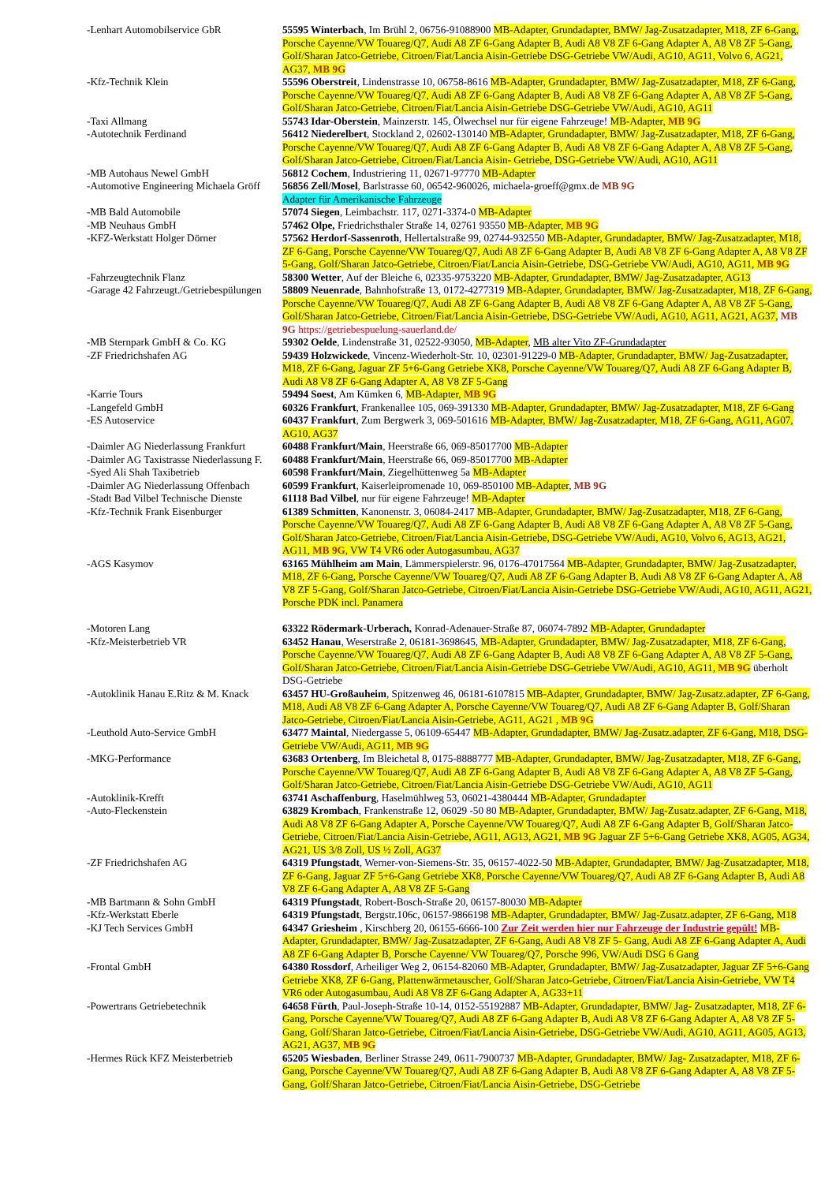| -Lenhart Automobilservice GbR | 55595 Winterbach , Im Brühl 2, 06756-91088900 MB-Adapter, Grundadapter, BMW/ Jag-Zusatzadapter, M18, ZF 6-Gang, Porsche Cayenne/VW Touareg/Q7, Audi A8 ZF 6-Gang Adapter B, Audi A8 V8 ZF 6-Gang Adapter A, A8 V8 ZF 5-Gang, Golf/Sharan Jatco-Getriebe, Citroen/Fiat/Lancia Aisin-Getriebe DSG-Getriebe VW/Audi, AG10, AG11, Volvo 6, AG21, AG37, MB 9G |
| -Kfz-Technik Klein | 55596 Oberstreit , Lindenstrasse 10, 06758-8616 MB-Adapter, Grundadapter, BMW/ Jag-Zusatzadapter, M18, ZF 6-Gang, Porsche Cayenne/VW Touareg/Q7, Audi A8 ZF 6-Gang Adapter B, Audi A8 V8 ZF 6-Gang Adapter A, A8 V8 ZF 5-Gang, Golf/Sharan Jatco-Getriebe, Citroen/Fiat/Lancia Aisin-Getriebe DSG-Getriebe VW/Audi, AG10, AG11 |
| -Taxi Allmang | 55743 Idar-Oberstein , Mainzerstr. 145, Ölwechsel nur für eigene Fahrzeuge! MB-Adapter, MB 9G |
| -Autotechnik Ferdinand | 56412 Niederelbert , Stockland 2, 02602-130140 MB-Adapter, Grundadapter, BMW/ Jag-Zusatzadapter, M18, ZF 6-Gang, Porsche Cayenne/VW Touareg/Q7, Audi A8 ZF 6-Gang Adapter B, Audi A8 V8 ZF 6-Gang Adapter A, A8 V8 ZF 5-Gang, Golf/Sharan Jatco-Getriebe, Citroen/Fiat/Lancia Aisin- Getriebe, DSG-Getriebe VW/Audi, AG10, AG11 |
| -MB Autohaus Newel GmbH | 56812 Cochem , Industriering 11, 02671-97770 MB-Adapter |
| -Automotive Engineering Michaela Gröff | 56856 Zell/Mosel , Barlstrasse 60, 06542-960026, michaela-groeff@gmx.de MB 9G Adapter für Amerikanische Fahrzeuge |
| -MB Bald Automobile | 57074 Siegen , Leimbachstr. 117, 0271-3374-0 MB-Adapter |
| -MB Neuhaus GmbH | 57462 Olpe, Friedrichsthaler Straße 14, 02761 93550 MB-Adapter, MB 9G |
| -KFZ-Werkstatt Holger Dörner | 57562 Herdorf-Sassenroth , Hellertalstraße 99, 02744-932550 MB-Adapter, Grundadapter, BMW/ Jag-Zusatzadapter, M18, ZF 6-Gang, Porsche Cayenne/VW Touareg/Q7, Audi A8 ZF 6-Gang Adapter B, Audi A8 V8 ZF 6-Gang Adapter A, A8 V8 ZF 5-Gang, Golf/Sharan Jatco-Getriebe, Citroen/Fiat/Lancia Aisin-Getriebe, DSG-Getriebe VW/Audi, AG10, AG11, MB 9G |
| -Fahrzeugtechnik Flanz | 58300 Wetter , Auf der Bleiche 6, 02335-9753220 MB-Adapter, Grundadapter, BMW/ Jag-Zusatzadapter, AG13 |
| -Garage 42 Fahrzeugt./Getriebespülungen | 58809 Neuenrade , Bahnhofstraße 13, 0172-4277319 MB-Adapter, Grundadapter, BMW/ Jag-Zusatzadapter, M18, ZF 6-Gang, Porsche Cayenne/VW Touareg/Q7, Audi A8 ZF 6-Gang Adapter B, Audi A8 V8 ZF 6-Gang Adapter A, A8 V8 ZF 5-Gang, Golf/Sharan Jatco-Getriebe, Citroen/Fiat/Lancia Aisin-Getriebe, DSG-Getriebe VW/Audi, AG10, AG11, AG21, AG37, MB 9G https://getriebespuelung-sauerland.de/ |
| -MB Sternpark GmbH & Co. KG | 59302 Oelde , Lindenstraße 31, 02522-93050, MB-Adapter , MB alter Vito ZF-Grundadapter |
| -ZF Friedrichshafen AG | 59439 Holzwickede , Vincenz-Wiederholt-Str. 10, 02301-91229-0 MB-Adapter, Grundadapter, BMW/ Jag-Zusatzadapter, M18, ZF 6-Gang, Jaguar ZF 5+6-Gang Getriebe XK8, Porsche Cayenne/VW Touareg/Q7, Audi A8 ZF 6-Gang Adapter B, Audi A8 V8 ZF 6-Gang Adapter A, A8 V8 ZF 5-Gang |
| -Karrie Tours | 59494 Soest , Am Kümken 6, MB-Adapter, MB 9G |
| -Langefeld GmbH | 60326 Frankfurt , Frankenallee 105, 069-391330 MB-Adapter, Grundadapter, BMW/ Jag-Zusatzadapter, M18, ZF 6-Gang |
| -ES Autoservice | 60437 Frankfurt , Zum Bergwerk 3, 069-501616 MB-Adapter, BMW/ Jag-Zusatzadapter, M18, ZF 6-Gang, AG11, AG07, AG10, AG37 |
| -Daimler AG Niederlassung Frankfurt | 60488 Frankfurt/Main , Heerstraße 66, 069-85017700 MB-Adapter |
| -Daimler AG Taxistrasse Niederlassung F. | 60488 Frankfurt/Main , Heerstraße 66, 069-85017700 MB-Adapter |
| -Syed Ali Shah Taxibetrieb | 60598 Frankfurt/Main , Ziegelhüttenweg 5a MB-Adapter |
| -Daimler AG Niederlassung Offenbach | 60599 Frankfurt , Kaiserleipromenade 10, 069-850100 MB-Adapter , MB 9G |
| -Stadt Bad Vilbel Technische Dienste | 61118 Bad Vilbel , nur für eigene Fahrzeuge! MB-Adapter |
| -Kfz-Technik Frank Eisenburger | 61389 Schmitten , Kanonenstr. 3, 06084-2417 MB-Adapter, Grundadapter, BMW/ Jag-Zusatzadapter, M18, ZF 6-Gang, Porsche Cayenne/VW Touareg/Q7, Audi A8 ZF 6-Gang Adapter B, Audi A8 V8 ZF 6-Gang Adapter A, A8 V8 ZF 5-Gang, Golf/Sharan Jatco-Getriebe, Citroen/Fiat/Lancia Aisin-Getriebe, DSG-Getriebe VW/Audi, AG10, Volvo 6, AG13, AG21, AG11, MB 9G , VW T4 VR6 oder Autogasumbau, AG37 |
| -AGS Kasymov | 63165 Mühlheim am Main , Lämmerspielerstr. 96, 0176-47017564 MB-Adapter, Grundadapter, BMW/ Jag-Zusatzadapter, M18, ZF 6-Gang, Porsche Cayenne/VW Touareg/Q7, Audi A8 ZF 6-Gang Adapter B, Audi A8 V8 ZF 6-Gang Adapter A, A8 V8 ZF 5-Gang, Golf/Sharan Jatco-Getriebe, Citroen/Fiat/Lancia Aisin-Getriebe DSG-Getriebe VW/Audi, AG10, AG11, AG21, Porsche PDK incl. Panamera |
| -Motoren Lang | 63322 Rödermark-Urberach, Konrad-Adenauer-Straße 87, 06074-7892 MB-Adapter, Grundadapter |
| -Kfz-Meisterbetrieb VR | 63452 Hanau , Weserstraße 2, 06181-3698645, MB-Adapter, Grundadapter, BMW/ Jag-Zusatzadapter, M18, ZF 6-Gang, Porsche Cayenne/VW Touareg/Q7, Audi A8 ZF 6-Gang Adapter B, Audi A8 V8 ZF 6-Gang Adapter A, A8 V8 ZF 5-Gang, Golf/Sharan Jatco-Getriebe, Citroen/Fiat/Lancia Aisin-Getriebe DSG-Getriebe VW/Audi, AG10, AG11, MB 9G überholt DSG-Getriebe |
| -Autoklinik Hanau E.Ritz & M. Knack | 63457 HU-Großauheim , Spitzenweg 46, 06181-6107815 MB-Adapter, Grundadapter, BMW/ Jag-Zusatz.adapter, ZF 6-Gang, M18, Audi A8 V8 ZF 6-Gang Adapter A, Porsche Cayenne/VW Touareg/Q7, Audi A8 ZF 6-Gang Adapter B, Golf/Sharan Jatco-Getriebe, Citroen/Fiat/Lancia Aisin-Getriebe, AG11, AG21 , MB 9G |
| -Leuthold Auto-Service GmbH | 63477 Maintal , Niedergasse 5, 06109-65447 MB-Adapter, Grundadapter, BMW/ Jag-Zusatz.adapter, ZF 6-Gang, M18, DSG-Getriebe VW/Audi, AG11, MB 9G |
| -MKG-Performance | 63683 Ortenberg , Im Bleichetal 8, 0175-8888777 MB-Adapter, Grundadapter, BMW/ Jag-Zusatzadapter, M18, ZF 6-Gang, Porsche Cayenne/VW Touareg/Q7, Audi A8 ZF 6-Gang Adapter B, Audi A8 V8 ZF 6-Gang Adapter A, A8 V8 ZF 5-Gang, Golf/Sharan Jatco-Getriebe, Citroen/Fiat/Lancia Aisin-Getriebe DSG-Getriebe VW/Audi, AG10, AG11 |
| -Autoklinik-Krefft | 63741 Aschaffenburg , Haselmühlweg 53, 06021-4380444 MB-Adapter, Grundadapter |
| -Auto-Fleckenstein | 63829 Krombach , Frankenstraße 12, 06029 -50 80 MB-Adapter, Grundadapter, BMW/ Jag-Zusatz.adapter, ZF 6-Gang, M18, Audi A8 V8 ZF 6-Gang Adapter A, Porsche Cayenne/VW Touareg/Q7, Audi A8 ZF 6-Gang Adapter B, Golf/Sharan Jatco-Getriebe, Citroen/Fiat/Lancia Aisin-Getriebe, AG11, AG13, AG21, MB 9G Jaguar ZF 5+6-Gang Getriebe XK8, AG05, AG34, AG21, US 3/8 Zoll, US ½ Zoll, AG37 |
| -ZF Friedrichshafen AG | 64319 Pfungstadt , Werner-von-Siemens-Str. 35, 06157-4022-50 MB-Adapter, Grundadapter, BMW/ Jag-Zusatzadapter, M18, ZF 6-Gang, Jaguar ZF 5+6-Gang Getriebe XK8, Porsche Cayenne/VW Touareg/Q7, Audi A8 ZF 6-Gang Adapter B, Audi A8 V8 ZF 6-Gang Adapter A, A8 V8 ZF 5-Gang |
| -MB Bartmann & Sohn GmbH | 64319 Pfungstadt , Robert-Bosch-Straße 20, 06157-80030 MB-Adapter |
| -Kfz-Werkstatt Eberle | 64319 Pfungstadt , Bergstr.106c, 06157-9866198 MB-Adapter, Grundadapter, BMW/ Jag-Zusatz.adapter, ZF 6-Gang, M18 |
| -KJ Tech Services GmbH | 64347 Griesheim , Kirschberg 20, 06155-6666-100 Zur Zeit werden hier nur Fahrzeuge der Industrie gepült! MB-Adapter, Grundadapter, BMW/ Jag-Zusatzadapter, ZF 6-Gang, Audi A8 V8 ZF 5- Gang, Audi A8 ZF 6-Gang Adapter A, Audi A8 ZF 6-Gang Adapter B, Porsche Cayenne/ VW Touareg/Q7, Porsche 996, VW/Audi DSG 6 Gang |
| -Frontal GmbH | 64380 Rossdorf , Arheiliger Weg 2, 06154-82060 MB-Adapter, Grundadapter, BMW/ Jag-Zusatzadapter, Jaguar ZF 5+6-Gang Getriebe XK8, ZF 6-Gang, Plattenwärmetauscher, Golf/Sharan Jatco-Getriebe, Citroen/Fiat/Lancia Aisin-Getriebe, VW T4 VR6 oder Autogasumbau, Audi A8 V8 ZF 6-Gang Adapter A, AG33+11 |
| -Powertrans Getriebetechnik | 64658 Fürth , Paul-Joseph-Straße 10-14, 0152-55192887 MB-Adapter, Grundadapter, BMW/ Jag- Zusatzadapter, M18, ZF 6-Gang, Porsche Cayenne/VW Touareg/Q7, Audi A8 ZF 6-Gang Adapter B, Audi A8 V8 ZF 6-Gang Adapter A, A8 V8 ZF 5-Gang, Golf/Sharan Jatco-Getriebe, Citroen/Fiat/Lancia Aisin-Getriebe, DSG-Getriebe VW/Audi, AG10, AG11, AG05, AG13, AG21, AG37, MB 9G |
| -Hermes Rück KFZ Meisterbetrieb | 65205 Wiesbaden , Berliner Strasse 249, 0611-7900737 MB-Adapter, Grundadapter, BMW/ Jag- Zusatzadapter, M18, ZF 6-Gang, Porsche Cayenne/VW Touareg/Q7, Audi A8 ZF 6-Gang Adapter B, Audi A8 V8 ZF 6-Gang Adapter A, A8 V8 ZF 5-Gang, Golf/Sharan Jatco-Getriebe, Citroen/Fiat/Lancia Aisin-Getriebe, DSG-Getriebe |